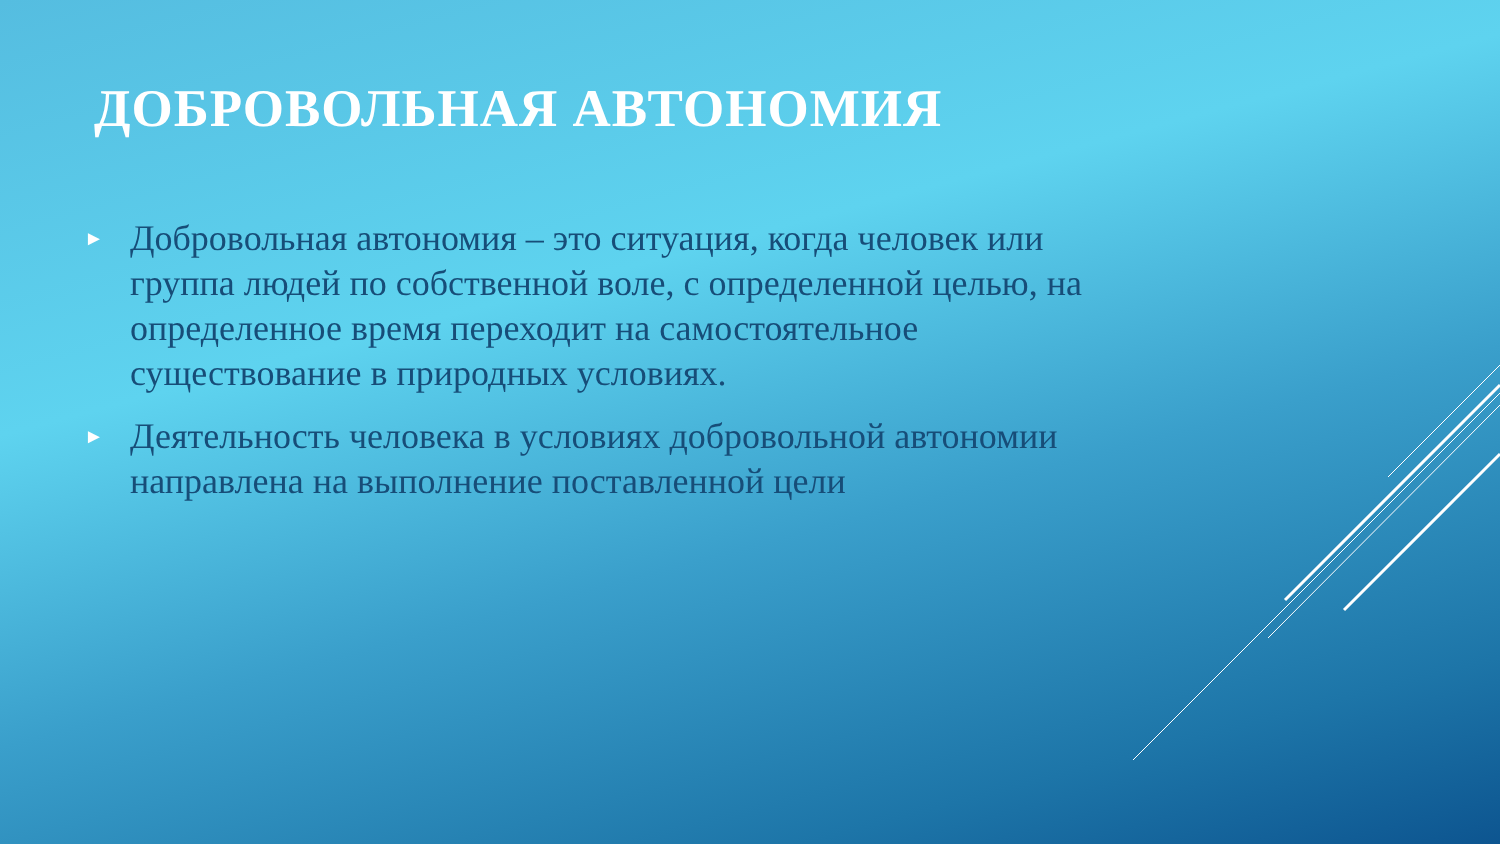ДОБРОВОЛЬНАЯ АВТОНОМИЯ
► Добровольная автономия – это ситуация, когда человек или группа людей по собственной воле, с определенной целью, на определенное время переходит на самостоятельное существование в природных условиях.
► Деятельность человека в условиях добровольной автономии направлена на выполнение поставленной цели